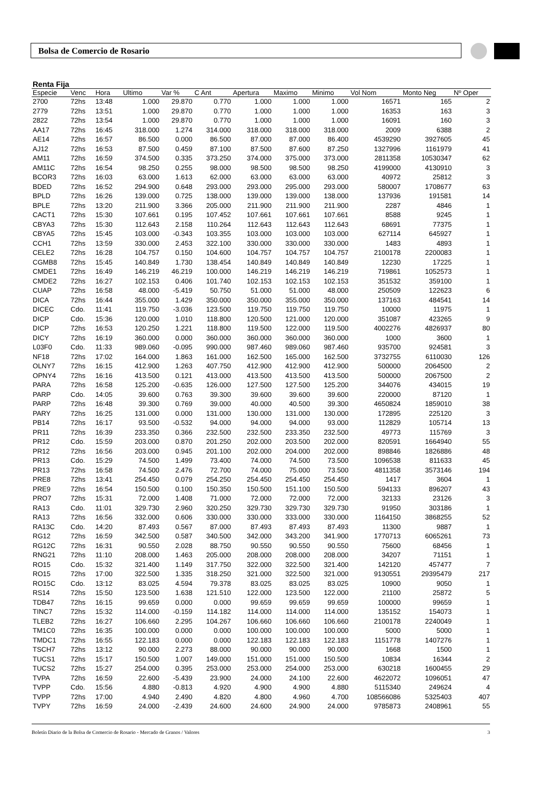Bolsa de Comercio de Rosario
Renta Fija
| Especie | Venc | Hora | Ultimo | Var % | C Ant | Apertura | Maximo | Minimo | Vol Nom | Monto Neg | Nº Oper |
| --- | --- | --- | --- | --- | --- | --- | --- | --- | --- | --- | --- |
| 2700 | 72hs | 13:48 | 1.000 | 29.870 | 0.770 | 1.000 | 1.000 | 1.000 | 16571 | 165 | 2 |
| 2779 | 72hs | 13:51 | 1.000 | 29.870 | 0.770 | 1.000 | 1.000 | 1.000 | 16353 | 163 | 3 |
| 2822 | 72hs | 13:54 | 1.000 | 29.870 | 0.770 | 1.000 | 1.000 | 1.000 | 16091 | 160 | 3 |
| AA17 | 72hs | 16:45 | 318.000 | 1.274 | 314.000 | 318.000 | 318.000 | 318.000 | 2009 | 6388 | 2 |
| AE14 | 72hs | 16:57 | 86.500 | 0.000 | 86.500 | 87.000 | 87.000 | 86.400 | 4539290 | 3927605 | 45 |
| AJ12 | 72hs | 16:53 | 87.500 | 0.459 | 87.100 | 87.500 | 87.600 | 87.250 | 1327996 | 1161979 | 41 |
| AM11 | 72hs | 16:59 | 374.500 | 0.335 | 373.250 | 374.000 | 375.000 | 373.000 | 2811358 | 10530347 | 62 |
| AM11C | 72hs | 16:54 | 98.250 | 0.255 | 98.000 | 98.500 | 98.500 | 98.250 | 4199000 | 4130910 | 3 |
| BCOR3 | 72hs | 16:03 | 63.000 | 1.613 | 62.000 | 63.000 | 63.000 | 63.000 | 40972 | 25812 | 3 |
| BDED | 72hs | 16:52 | 294.900 | 0.648 | 293.000 | 293.000 | 295.000 | 293.000 | 580007 | 1708677 | 63 |
| BPLD | 72hs | 16:26 | 139.000 | 0.725 | 138.000 | 139.000 | 139.000 | 138.000 | 137936 | 191581 | 14 |
| BPLE | 72hs | 13:20 | 211.900 | 3.366 | 205.000 | 211.900 | 211.900 | 211.900 | 2287 | 4846 | 1 |
| CACT1 | 72hs | 15:30 | 107.661 | 0.195 | 107.452 | 107.661 | 107.661 | 107.661 | 8588 | 9245 | 1 |
| CBYA3 | 72hs | 15:30 | 112.643 | 2.158 | 110.264 | 112.643 | 112.643 | 112.643 | 68691 | 77375 | 1 |
| CBYA5 | 72hs | 15:45 | 103.000 | -0.343 | 103.355 | 103.000 | 103.000 | 103.000 | 627114 | 645927 | 1 |
| CCH1 | 72hs | 13:59 | 330.000 | 2.453 | 322.100 | 330.000 | 330.000 | 330.000 | 1483 | 4893 | 1 |
| CELE2 | 72hs | 16:28 | 104.757 | 0.150 | 104.600 | 104.757 | 104.757 | 104.757 | 2100178 | 2200083 | 1 |
| CGMB8 | 72hs | 15:45 | 140.849 | 1.730 | 138.454 | 140.849 | 140.849 | 140.849 | 12230 | 17225 | 1 |
| CMDE1 | 72hs | 16:49 | 146.219 | 46.219 | 100.000 | 146.219 | 146.219 | 146.219 | 719861 | 1052573 | 1 |
| CMDE2 | 72hs | 16:27 | 102.153 | 0.406 | 101.740 | 102.153 | 102.153 | 102.153 | 351532 | 359100 | 1 |
| CUAP | 72hs | 16:58 | 48.000 | -5.419 | 50.750 | 51.000 | 51.000 | 48.000 | 250509 | 122623 | 6 |
| DICA | 72hs | 16:44 | 355.000 | 1.429 | 350.000 | 350.000 | 355.000 | 350.000 | 137163 | 484541 | 14 |
| DICEC | Cdo. | 11:41 | 119.750 | -3.036 | 123.500 | 119.750 | 119.750 | 119.750 | 10000 | 11975 | 1 |
| DICP | Cdo. | 15:36 | 120.000 | 1.010 | 118.800 | 120.500 | 121.000 | 120.000 | 351087 | 423265 | 9 |
| DICP | 72hs | 16:53 | 120.250 | 1.221 | 118.800 | 119.500 | 122.000 | 119.500 | 4002276 | 4826937 | 80 |
| DICY | 72hs | 16:19 | 360.000 | 0.000 | 360.000 | 360.000 | 360.000 | 360.000 | 1000 | 3600 | 1 |
| L03F0 | Cdo. | 11:33 | 989.060 | -0.095 | 990.000 | 987.460 | 989.060 | 987.460 | 935700 | 924581 | 3 |
| NF18 | 72hs | 17:02 | 164.000 | 1.863 | 161.000 | 162.500 | 165.000 | 162.500 | 3732755 | 6110030 | 126 |
| OLNY7 | 72hs | 16:15 | 412.900 | 1.263 | 407.750 | 412.900 | 412.900 | 412.900 | 500000 | 2064500 | 2 |
| OPNY4 | 72hs | 16:16 | 413.500 | 0.121 | 413.000 | 413.500 | 413.500 | 413.500 | 500000 | 2067500 | 2 |
| PARA | 72hs | 16:58 | 125.200 | -0.635 | 126.000 | 127.500 | 127.500 | 125.200 | 344076 | 434015 | 19 |
| PARP | Cdo. | 14:05 | 39.600 | 0.763 | 39.300 | 39.600 | 39.600 | 39.600 | 220000 | 87120 | 1 |
| PARP | 72hs | 16:48 | 39.300 | 0.769 | 39.000 | 40.000 | 40.500 | 39.300 | 4650824 | 1859010 | 38 |
| PARY | 72hs | 16:25 | 131.000 | 0.000 | 131.000 | 130.000 | 131.000 | 130.000 | 172895 | 225120 | 3 |
| PB14 | 72hs | 16:17 | 93.500 | -0.532 | 94.000 | 94.000 | 94.000 | 93.000 | 112829 | 105714 | 13 |
| PR11 | 72hs | 16:39 | 233.350 | 0.366 | 232.500 | 232.500 | 233.350 | 232.500 | 49773 | 115769 | 3 |
| PR12 | Cdo. | 15:59 | 203.000 | 0.870 | 201.250 | 202.000 | 203.500 | 202.000 | 820591 | 1664940 | 55 |
| PR12 | 72hs | 16:56 | 203.000 | 0.945 | 201.100 | 202.000 | 204.000 | 202.000 | 898846 | 1826886 | 48 |
| PR13 | Cdo. | 15:29 | 74.500 | 1.499 | 73.400 | 74.000 | 74.500 | 73.500 | 1096538 | 811633 | 45 |
| PR13 | 72hs | 16:58 | 74.500 | 2.476 | 72.700 | 74.000 | 75.000 | 73.500 | 4811358 | 3573146 | 194 |
| PRE8 | 72hs | 13:41 | 254.450 | 0.079 | 254.250 | 254.450 | 254.450 | 254.450 | 1417 | 3604 | 1 |
| PRE9 | 72hs | 16:54 | 150.500 | 0.100 | 150.350 | 150.500 | 151.100 | 150.500 | 594133 | 896207 | 43 |
| PRO7 | 72hs | 15:31 | 72.000 | 1.408 | 71.000 | 72.000 | 72.000 | 72.000 | 32133 | 23126 | 3 |
| RA13 | Cdo. | 11:01 | 329.730 | 2.960 | 320.250 | 329.730 | 329.730 | 329.730 | 91950 | 303186 | 1 |
| RA13 | 72hs | 16:56 | 332.000 | 0.606 | 330.000 | 330.000 | 333.000 | 330.000 | 1164150 | 3868255 | 52 |
| RA13C | Cdo. | 14:20 | 87.493 | 0.567 | 87.000 | 87.493 | 87.493 | 87.493 | 11300 | 9887 | 1 |
| RG12 | 72hs | 16:59 | 342.500 | 0.587 | 340.500 | 342.000 | 343.200 | 341.900 | 1770713 | 6065261 | 73 |
| RG12C | 72hs | 16:31 | 90.550 | 2.028 | 88.750 | 90.550 | 90.550 | 90.550 | 75600 | 68456 | 1 |
| RNG21 | 72hs | 11:10 | 208.000 | 1.463 | 205.000 | 208.000 | 208.000 | 208.000 | 34207 | 71151 | 1 |
| RO15 | Cdo. | 15:32 | 321.400 | 1.149 | 317.750 | 322.000 | 322.500 | 321.400 | 142120 | 457477 | 7 |
| RO15 | 72hs | 17:00 | 322.500 | 1.335 | 318.250 | 321.000 | 322.500 | 321.000 | 9130551 | 29395479 | 217 |
| RO15C | Cdo. | 13:12 | 83.025 | 4.594 | 79.378 | 83.025 | 83.025 | 83.025 | 10900 | 9050 | 1 |
| RS14 | 72hs | 15:50 | 123.500 | 1.638 | 121.510 | 122.000 | 123.500 | 122.000 | 21100 | 25872 | 5 |
| TDB47 | 72hs | 16:15 | 99.659 | 0.000 | 0.000 | 99.659 | 99.659 | 99.659 | 100000 | 99659 | 1 |
| TINC7 | 72hs | 15:32 | 114.000 | -0.159 | 114.182 | 114.000 | 114.000 | 114.000 | 135152 | 154073 | 1 |
| TLEB2 | 72hs | 16:27 | 106.660 | 2.295 | 104.267 | 106.660 | 106.660 | 106.660 | 2100178 | 2240049 | 1 |
| TM1C0 | 72hs | 16:35 | 100.000 | 0.000 | 0.000 | 100.000 | 100.000 | 100.000 | 5000 | 5000 | 1 |
| TMDC1 | 72hs | 16:55 | 122.183 | 0.000 | 0.000 | 122.183 | 122.183 | 122.183 | 1151778 | 1407276 | 1 |
| TSCH7 | 72hs | 13:12 | 90.000 | 2.273 | 88.000 | 90.000 | 90.000 | 90.000 | 1668 | 1500 | 1 |
| TUCS1 | 72hs | 15:17 | 150.500 | 1.007 | 149.000 | 151.000 | 151.000 | 150.500 | 10834 | 16344 | 2 |
| TUCS2 | 72hs | 15:27 | 254.000 | 0.395 | 253.000 | 253.000 | 254.000 | 253.000 | 630218 | 1600455 | 29 |
| TVPA | 72hs | 16:59 | 22.600 | -5.439 | 23.900 | 24.000 | 24.100 | 22.600 | 4622072 | 1096051 | 47 |
| TVPP | Cdo. | 15:56 | 4.880 | -0.813 | 4.920 | 4.900 | 4.900 | 4.880 | 5115340 | 249624 | 4 |
| TVPP | 72hs | 17:00 | 4.940 | 2.490 | 4.820 | 4.800 | 4.960 | 4.700 | 108566086 | 5325403 | 407 |
| TVPY | 72hs | 16:59 | 24.000 | -2.439 | 24.600 | 24.600 | 24.900 | 24.000 | 9785873 | 2408961 | 55 |
Boletín Diario de la Bolsa de Comercio de Rosario - Mercado de Granos / Valores 3